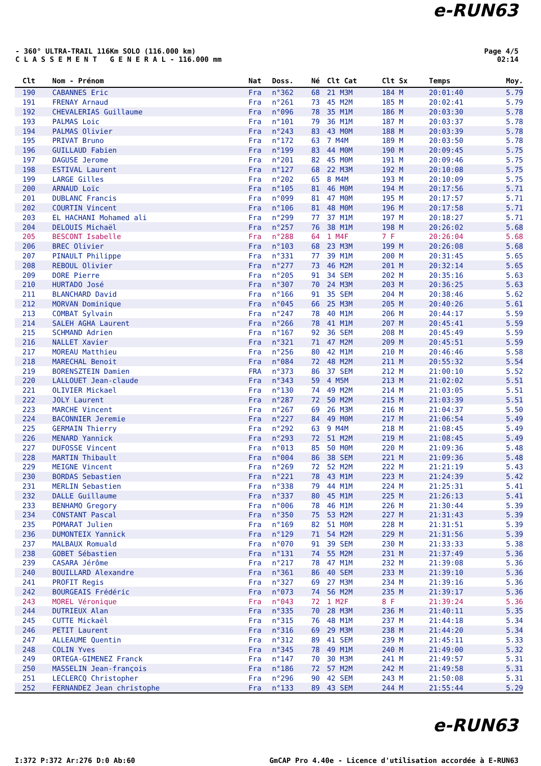e-RUN63
- 360° ULTRA-TRAIL 116Km SOLO (116.000 km)
C L A S S E M E N T G E N E R A L - 116.000 mm
Page 4/5
02:14
| Clt | Nom - Prénom | Nat | Doss. | Né | Clt Cat | Clt Sx | Temps | Moy. |
| --- | --- | --- | --- | --- | --- | --- | --- | --- |
| 190 | CABANNES Eric | Fra | n°362 | 68 | 21 M3M | 184 M | 20:01:40 | 5.79 |
| 191 | FRENAY Arnaud | Fra | n°261 | 73 | 45 M2M | 185 M | 20:02:41 | 5.79 |
| 192 | CHEVALERIAS Guillaume | Fra | n°096 | 78 | 35 M1M | 186 M | 20:03:30 | 5.78 |
| 193 | PALMAS Loic | Fra | n°101 | 79 | 36 M1M | 187 M | 20:03:37 | 5.78 |
| 194 | PALMAS Olivier | Fra | n°243 | 83 | 43 M0M | 188 M | 20:03:39 | 5.78 |
| 195 | PRIVAT Bruno | Fra | n°172 | 63 | 7 M4M | 189 M | 20:03:50 | 5.78 |
| 196 | GUILLAUD Fabien | Fra | n°199 | 83 | 44 M0M | 190 M | 20:09:45 | 5.75 |
| 197 | DAGUSE Jerome | Fra | n°201 | 82 | 45 M0M | 191 M | 20:09:46 | 5.75 |
| 198 | ESTIVAL Laurent | Fra | n°127 | 68 | 22 M3M | 192 M | 20:10:08 | 5.75 |
| 199 | LARGE Gilles | Fra | n°202 | 65 | 8 M4M | 193 M | 20:10:09 | 5.75 |
| 200 | ARNAUD Loïc | Fra | n°105 | 81 | 46 M0M | 194 M | 20:17:56 | 5.71 |
| 201 | DUBLANC Francis | Fra | n°099 | 81 | 47 M0M | 195 M | 20:17:57 | 5.71 |
| 202 | COURTIN Vincent | Fra | n°106 | 81 | 48 M0M | 196 M | 20:17:58 | 5.71 |
| 203 | EL HACHANI Mohamed ali | Fra | n°299 | 77 | 37 M1M | 197 M | 20:18:27 | 5.71 |
| 204 | DELOUIS Michaël | Fra | n°257 | 76 | 38 M1M | 198 M | 20:26:02 | 5.68 |
| 205 | BESCONT Isabelle | Fra | n°288 | 64 | 1 M4F | 7 F | 20:26:04 | 5.68 |
| 206 | BREC Olivier | Fra | n°103 | 68 | 23 M3M | 199 M | 20:26:08 | 5.68 |
| 207 | PINAULT Philippe | Fra | n°331 | 77 | 39 M1M | 200 M | 20:31:45 | 5.65 |
| 208 | REBOUL Olivier | Fra | n°277 | 73 | 46 M2M | 201 M | 20:32:14 | 5.65 |
| 209 | DORE Pierre | Fra | n°205 | 91 | 34 SEM | 202 M | 20:35:16 | 5.63 |
| 210 | HURTADO José | Fra | n°307 | 70 | 24 M3M | 203 M | 20:36:25 | 5.63 |
| 211 | BLANCHARD David | Fra | n°166 | 91 | 35 SEM | 204 M | 20:38:46 | 5.62 |
| 212 | MORVAN Dominique | Fra | n°045 | 66 | 25 M3M | 205 M | 20:40:26 | 5.61 |
| 213 | COMBAT Sylvain | Fra | n°247 | 78 | 40 M1M | 206 M | 20:44:17 | 5.59 |
| 214 | SALEH AGHA Laurent | Fra | n°266 | 78 | 41 M1M | 207 M | 20:45:41 | 5.59 |
| 215 | SCHMAND Adrien | Fra | n°167 | 92 | 36 SEM | 208 M | 20:45:49 | 5.59 |
| 216 | NALLET Xavier | Fra | n°321 | 71 | 47 M2M | 209 M | 20:45:51 | 5.59 |
| 217 | MOREAU Matthieu | Fra | n°256 | 80 | 42 M1M | 210 M | 20:46:46 | 5.58 |
| 218 | MARECHAL Benoit | Fra | n°084 | 72 | 48 M2M | 211 M | 20:55:32 | 5.54 |
| 219 | BORENSZTEIN Damien | FRA | n°373 | 86 | 37 SEM | 212 M | 21:00:10 | 5.52 |
| 220 | LALLOUET Jean-claude | Fra | n°343 | 59 | 4 M5M | 213 M | 21:02:02 | 5.51 |
| 221 | OLIVIER Mickael | Fra | n°130 | 74 | 49 M2M | 214 M | 21:03:05 | 5.51 |
| 222 | JOLY Laurent | Fra | n°287 | 72 | 50 M2M | 215 M | 21:03:39 | 5.51 |
| 223 | MARCHE Vincent | Fra | n°267 | 69 | 26 M3M | 216 M | 21:04:37 | 5.50 |
| 224 | BACONNIER Jeremie | Fra | n°227 | 84 | 49 M0M | 217 M | 21:06:54 | 5.49 |
| 225 | GERMAIN Thierry | Fra | n°292 | 63 | 9 M4M | 218 M | 21:08:45 | 5.49 |
| 226 | MENARD Yannick | Fra | n°293 | 72 | 51 M2M | 219 M | 21:08:45 | 5.49 |
| 227 | DUFOSSE Vincent | Fra | n°013 | 85 | 50 M0M | 220 M | 21:09:36 | 5.48 |
| 228 | MARTIN Thibault | Fra | n°004 | 86 | 38 SEM | 221 M | 21:09:36 | 5.48 |
| 229 | MEIGNE Vincent | Fra | n°269 | 72 | 52 M2M | 222 M | 21:21:19 | 5.43 |
| 230 | BORDAS Sebastien | Fra | n°221 | 78 | 43 M1M | 223 M | 21:24:39 | 5.42 |
| 231 | MERLIN Sebastien | Fra | n°338 | 79 | 44 M1M | 224 M | 21:25:31 | 5.41 |
| 232 | DALLE Guillaume | Fra | n°337 | 80 | 45 M1M | 225 M | 21:26:13 | 5.41 |
| 233 | BENHAMO Gregory | Fra | n°006 | 78 | 46 M1M | 226 M | 21:30:44 | 5.39 |
| 234 | CONSTANT Pascal | Fra | n°350 | 75 | 53 M2M | 227 M | 21:31:43 | 5.39 |
| 235 | POMARAT Julien | Fra | n°169 | 82 | 51 M0M | 228 M | 21:31:51 | 5.39 |
| 236 | DUMONTEIX Yannick | Fra | n°129 | 71 | 54 M2M | 229 M | 21:31:56 | 5.39 |
| 237 | MALBAUX Romuald | Fra | n°070 | 91 | 39 SEM | 230 M | 21:33:33 | 5.38 |
| 238 | GOBET Sébastien | Fra | n°131 | 74 | 55 M2M | 231 M | 21:37:49 | 5.36 |
| 239 | CASARA Jérôme | Fra | n°217 | 78 | 47 M1M | 232 M | 21:39:08 | 5.36 |
| 240 | BOUILLARD Alexandre | Fra | n°361 | 86 | 40 SEM | 233 M | 21:39:10 | 5.36 |
| 241 | PROFIT Regis | Fra | n°327 | 69 | 27 M3M | 234 M | 21:39:16 | 5.36 |
| 242 | BOURGEAIS Frédéric | Fra | n°073 | 74 | 56 M2M | 235 M | 21:39:17 | 5.36 |
| 243 | MOREL Véronique | Fra | n°043 | 72 | 1 M2F | 8 F | 21:39:24 | 5.36 |
| 244 | DUTRIEUX Alan | Fra | n°335 | 70 | 28 M3M | 236 M | 21:40:11 | 5.35 |
| 245 | CUTTE Mickaël | Fra | n°315 | 76 | 48 M1M | 237 M | 21:44:18 | 5.34 |
| 246 | PETIT Laurent | Fra | n°316 | 69 | 29 M3M | 238 M | 21:44:20 | 5.34 |
| 247 | ALLEAUME Quentin | Fra | n°312 | 89 | 41 SEM | 239 M | 21:45:11 | 5.33 |
| 248 | COLIN Yves | Fra | n°345 | 78 | 49 M1M | 240 M | 21:49:00 | 5.32 |
| 249 | ORTEGA-GIMENEZ Franck | Fra | n°147 | 70 | 30 M3M | 241 M | 21:49:57 | 5.31 |
| 250 | MASSELIN Jean-françois | Fra | n°186 | 72 | 57 M2M | 242 M | 21:49:58 | 5.31 |
| 251 | LECLERCQ Christopher | Fra | n°296 | 90 | 42 SEM | 243 M | 21:50:08 | 5.31 |
| 252 | FERNANDEZ Jean christophe | Fra | n°133 | 89 | 43 SEM | 244 M | 21:55:44 | 5.29 |
e-RUN63
I:372 P:372 Ar:276 D:0 Ab:60 GmCAP Pro 4.40e - Licence d'utilisation accordée à E-RUN63